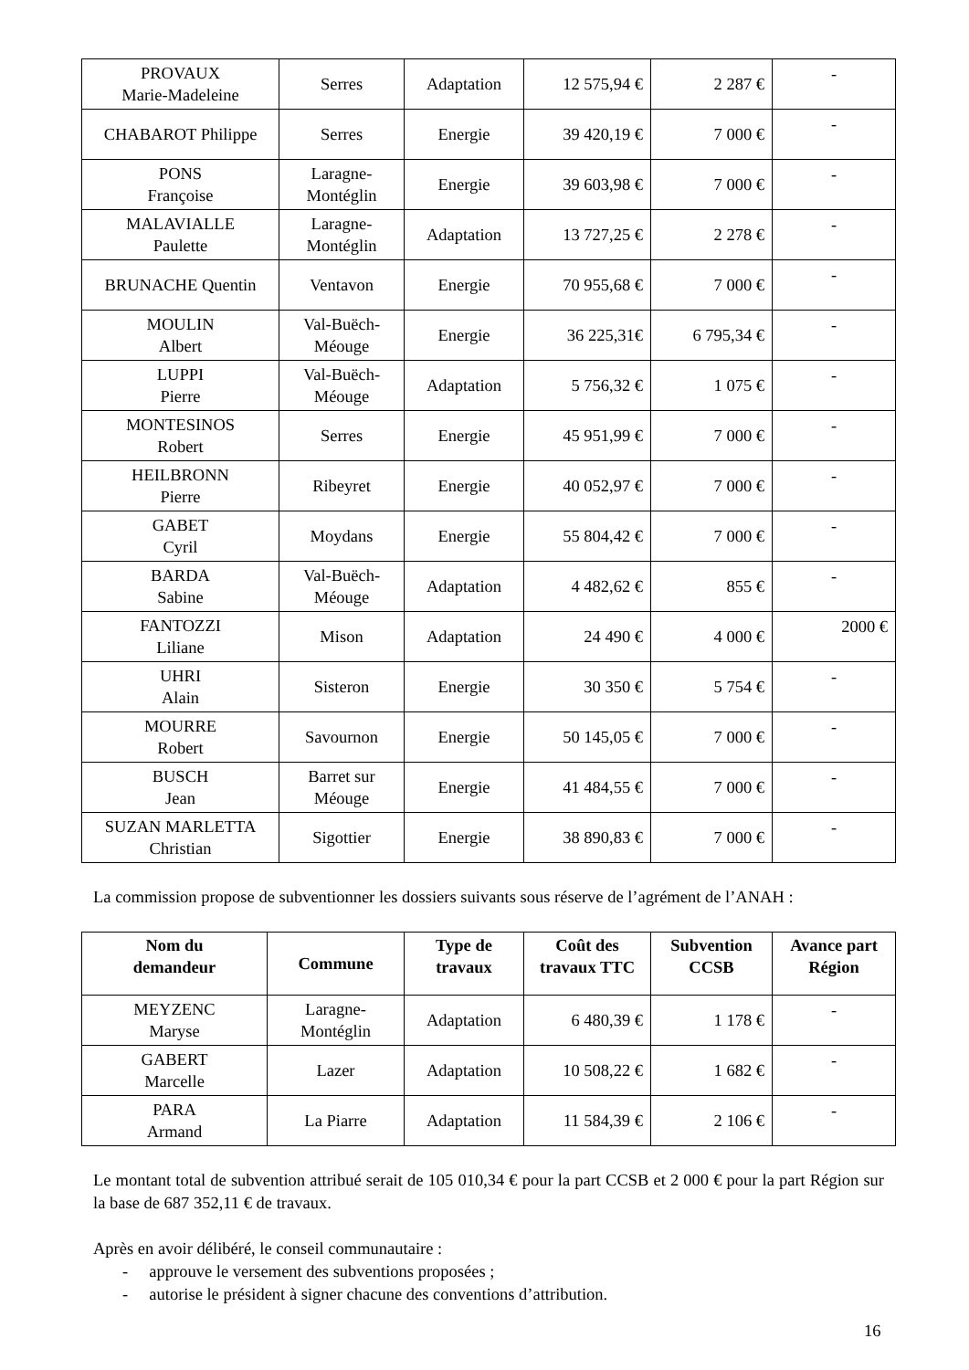| PROVAUX Marie-Madeleine | Serres | Adaptation | 12 575,94 € | 2 287 € | - |
| CHABAROT Philippe | Serres | Energie | 39 420,19 € | 7 000 € | - |
| PONS Françoise | Laragne- Montéglin | Energie | 39 603,98 € | 7 000 € | - |
| MALAVIALLE Paulette | Laragne- Montéglin | Adaptation | 13 727,25 € | 2 278 € | - |
| BRUNACHE Quentin | Ventavon | Energie | 70 955,68 € | 7 000 € | - |
| MOULIN Albert | Val-Buëch- Méouge | Energie | 36 225,31€ | 6 795,34 € | - |
| LUPPI Pierre | Val-Buëch- Méouge | Adaptation | 5 756,32 € | 1 075 € | - |
| MONTESINOS Robert | Serres | Energie | 45 951,99 € | 7 000 € | - |
| HEILBRONN Pierre | Ribeyret | Energie | 40 052,97 € | 7 000 € | - |
| GABET Cyril | Moydans | Energie | 55 804,42 € | 7 000 € | - |
| BARDA Sabine | Val-Buëch- Méouge | Adaptation | 4 482,62 € | 855 € | - |
| FANTOZZI Liliane | Mison | Adaptation | 24 490 € | 4 000 € | 2000 € |
| UHRI Alain | Sisteron | Energie | 30 350 € | 5 754 € | - |
| MOURRE Robert | Savournon | Energie | 50 145,05 € | 7 000 € | - |
| BUSCH Jean | Barret sur Méouge | Energie | 41 484,55 € | 7 000 € | - |
| SUZAN MARLETTA Christian | Sigottier | Energie | 38 890,83 € | 7 000 € | - |
La commission propose de subventionner les dossiers suivants sous réserve de l’agrément de l’ANAH :
| Nom du demandeur | Commune | Type de travaux | Coût des travaux TTC | Subvention CCSB | Avance part Région |
| --- | --- | --- | --- | --- | --- |
| MEYZENC Maryse | Laragne- Montéglin | Adaptation | 6 480,39 € | 1 178 € | - |
| GABERT Marcelle | Lazer | Adaptation | 10 508,22 € | 1 682 € | - |
| PARA Armand | La Piarre | Adaptation | 11 584,39 € | 2 106 € | - |
Le montant total de subvention attribué serait de 105 010,34 € pour la part CCSB et 2 000 € pour la part Région sur la base de 687 352,11 € de travaux.
Après en avoir délibéré, le conseil communautaire :
- approuve le versement des subventions proposées ;
- autorise le président à signer chacune des conventions d’attribution.
16